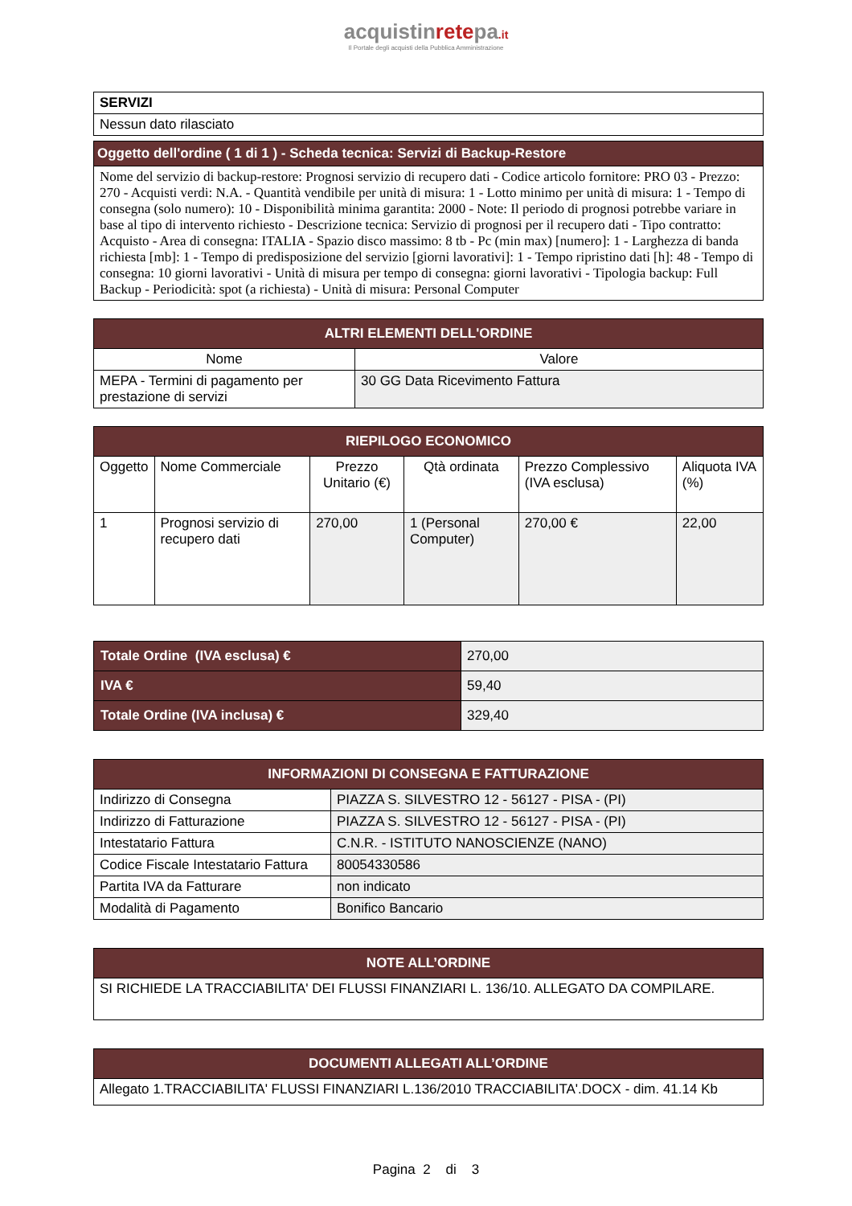acquistinretepa.it
Il Portale degli acquisti della Pubblica Amministrazione
| SERVIZI |
| Nessun dato rilasciato |
| Oggetto dell'ordine ( 1 di 1 ) - Scheda tecnica: Servizi di Backup-Restore |
| Nome del servizio di backup-restore: Prognosi servizio di recupero dati - Codice articolo fornitore: PRO 03 - Prezzo: 270 - Acquisti verdi: N.A. - Quantità vendibile per unità di misura: 1 - Lotto minimo per unità di misura: 1 - Tempo di consegna (solo numero): 10 - Disponibilità minima garantita: 2000 - Note: Il periodo di prognosi potrebbe variare in base al tipo di intervento richiesto - Descrizione tecnica: Servizio di prognosi per il recupero dati - Tipo contratto: Acquisto - Area di consegna: ITALIA - Spazio disco massimo: 8 tb - Pc (min max) [numero]: 1 - Larghezza di banda richiesta [mb]: 1 - Tempo di predisposizione del servizio [giorni lavorativi]: 1 - Tempo ripristino dati [h]: 48 - Tempo di consegna: 10 giorni lavorativi - Unità di misura per tempo di consegna: giorni lavorativi - Tipologia backup: Full Backup - Periodicità: spot (a richiesta) - Unità di misura: Personal Computer |
| ALTRI ELEMENTI DELL'ORDINE | |
| Nome | Valore |
| MEPA - Termini di pagamento per prestazione di servizi | 30 GG Data Ricevimento Fattura |
| RIEPILOGO ECONOMICO | | | | | |
| Oggetto | Nome Commerciale | Prezzo Unitario (€) | Qtà ordinata | Prezzo Complessivo (IVA esclusa) | Aliquota IVA (%) |
| 1 | Prognosi servizio di recupero dati | 270,00 | 1 (Personal Computer) | 270,00 € | 22,00 |
| Totale Ordine (IVA esclusa) € | 270,00 |
| IVA € | 59,40 |
| Totale Ordine (IVA inclusa) € | 329,40 |
| INFORMAZIONI DI CONSEGNA E FATTURAZIONE | |
| Indirizzo di Consegna | PIAZZA S. SILVESTRO 12 - 56127 - PISA - (PI) |
| Indirizzo di Fatturazione | PIAZZA S. SILVESTRO 12 - 56127 - PISA - (PI) |
| Intestatario Fattura | C.N.R. - ISTITUTO NANOSCIENZE (NANO) |
| Codice Fiscale Intestatario Fattura | 80054330586 |
| Partita IVA da Fatturare | non indicato |
| Modalità di Pagamento | Bonifico Bancario |
| NOTE ALL’ORDINE |
| SI RICHIEDE LA TRACCIABILITA' DEI FLUSSI FINANZIARI L. 136/10. ALLEGATO DA COMPILARE. |
| DOCUMENTI ALLEGATI ALL’ORDINE |
| Allegato 1.TRACCIABILITA' FLUSSI FINANZIARI L.136/2010 TRACCIABILITA'.DOCX - dim. 41.14 Kb |
Pagina 2 di 3